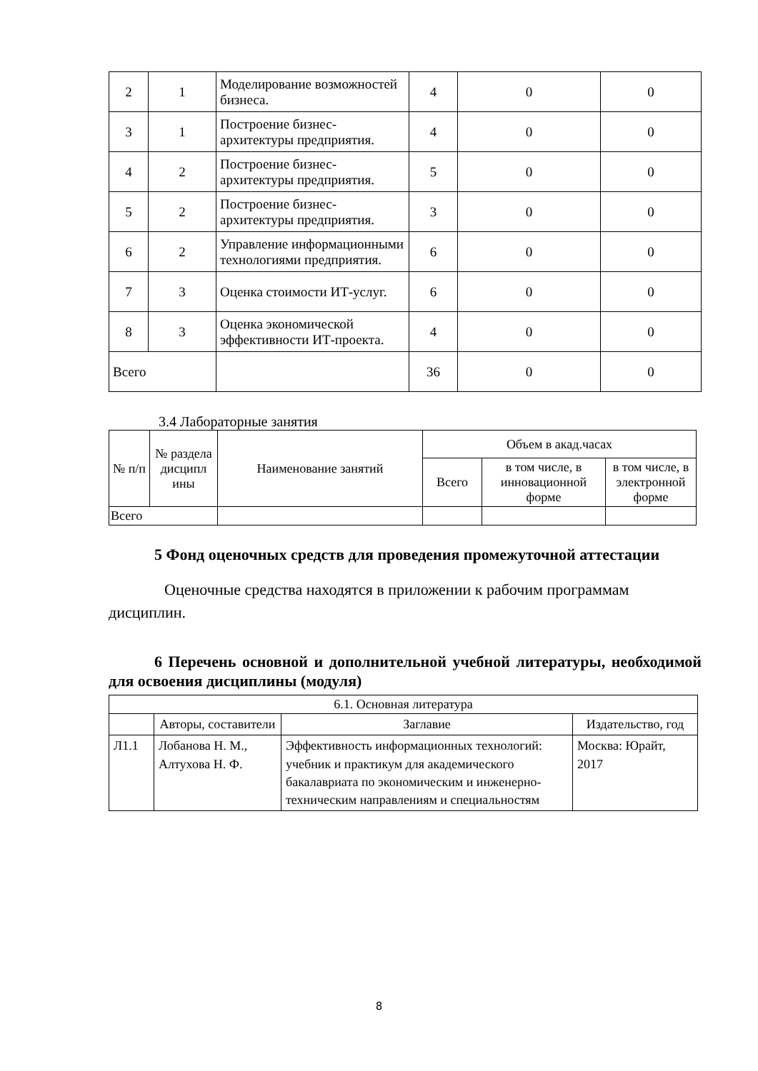| 2 | 1 | Моделирование возможностей бизнеса. | 4 | 0 | 0 |
| 3 | 1 | Построение бизнес-архитектуры предприятия. | 4 | 0 | 0 |
| 4 | 2 | Построение бизнес-архитектуры предприятия. | 5 | 0 | 0 |
| 5 | 2 | Построение бизнес-архитектуры предприятия. | 3 | 0 | 0 |
| 6 | 2 | Управление информационными технологиями предприятия. | 6 | 0 | 0 |
| 7 | 3 | Оценка стоимости ИТ-услуг. | 6 | 0 | 0 |
| 8 | 3 | Оценка экономической эффективности ИТ-проекта. | 4 | 0 | 0 |
| Всего | | | 36 | 0 | 0 |
3.4 Лабораторные занятия
| № п/п | № раздела дисципл ины | Наименование занятий | Объем в акад.часах | | |
| --- | --- | --- | --- | --- | --- |
| | | | Всего | в том числе, в инновационной форме | в том числе, в электронной форме |
| Всего | | | | | |
5 Фонд оценочных средств для проведения промежуточной аттестации
Оценочные средства находятся в приложении к рабочим программам дисциплин.
6 Перечень основной и дополнительной учебной литературы, необходимой для освоения дисциплины (модуля)
| 6.1. Основная литература | | | |
| | Авторы, составители | Заглавие | Издательство, год |
| Л1.1 | Лобанова Н. М., Алтухова Н. Ф. | Эффективность информационных технологий: учебник и практикум для академического бакалавриата по экономическим и инженерно-техническим направлениям и специальностям | Москва: Юрайт, 2017 |
8